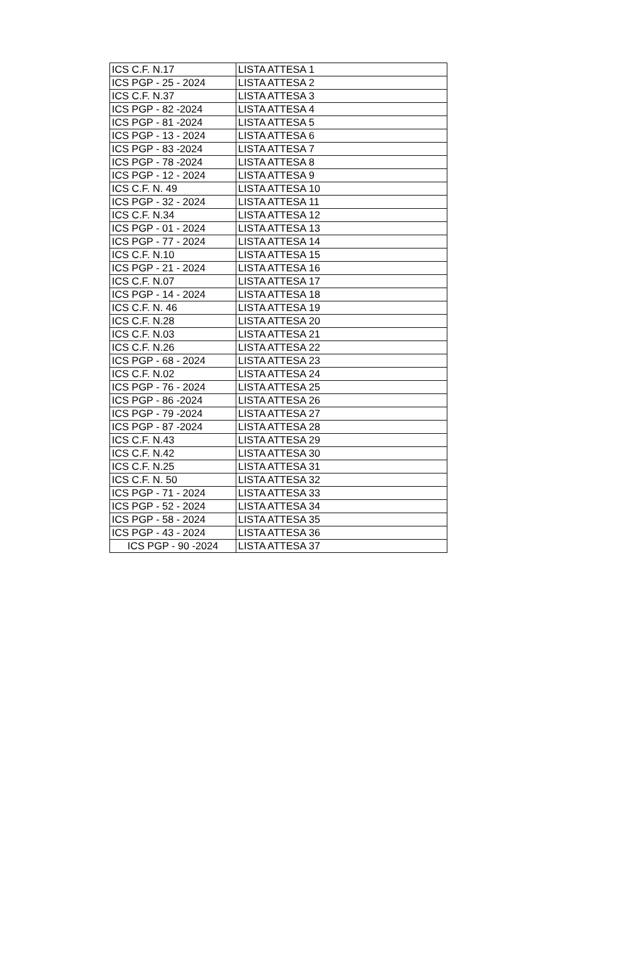| ICS C.F. N.17 | LISTA ATTESA 1 |
| ICS PGP - 25 - 2024 | LISTA ATTESA 2 |
| ICS C.F. N.37 | LISTA ATTESA 3 |
| ICS PGP - 82 -2024 | LISTA ATTESA 4 |
| ICS PGP - 81 -2024 | LISTA ATTESA 5 |
| ICS PGP - 13 - 2024 | LISTA ATTESA 6 |
| ICS PGP - 83 -2024 | LISTA ATTESA 7 |
| ICS PGP - 78 -2024 | LISTA ATTESA 8 |
| ICS PGP - 12 - 2024 | LISTA ATTESA 9 |
| ICS C.F. N. 49 | LISTA ATTESA 10 |
| ICS PGP - 32 - 2024 | LISTA ATTESA 11 |
| ICS C.F. N.34 | LISTA ATTESA 12 |
| ICS PGP - 01 - 2024 | LISTA ATTESA 13 |
| ICS PGP - 77 - 2024 | LISTA ATTESA 14 |
| ICS C.F. N.10 | LISTA ATTESA 15 |
| ICS PGP - 21 - 2024 | LISTA ATTESA 16 |
| ICS C.F. N.07 | LISTA ATTESA 17 |
| ICS PGP - 14 - 2024 | LISTA ATTESA 18 |
| ICS C.F. N. 46 | LISTA ATTESA 19 |
| ICS C.F. N.28 | LISTA ATTESA 20 |
| ICS C.F. N.03 | LISTA ATTESA 21 |
| ICS C.F. N.26 | LISTA ATTESA 22 |
| ICS PGP - 68 - 2024 | LISTA ATTESA 23 |
| ICS C.F. N.02 | LISTA ATTESA 24 |
| ICS PGP - 76 - 2024 | LISTA ATTESA 25 |
| ICS PGP - 86 -2024 | LISTA ATTESA 26 |
| ICS PGP - 79 -2024 | LISTA ATTESA 27 |
| ICS PGP - 87 -2024 | LISTA ATTESA 28 |
| ICS C.F. N.43 | LISTA ATTESA 29 |
| ICS C.F. N.42 | LISTA ATTESA 30 |
| ICS C.F. N.25 | LISTA ATTESA 31 |
| ICS C.F. N. 50 | LISTA ATTESA 32 |
| ICS PGP - 71 - 2024 | LISTA ATTESA 33 |
| ICS PGP - 52 - 2024 | LISTA ATTESA 34 |
| ICS PGP - 58 - 2024 | LISTA ATTESA 35 |
| ICS PGP - 43 - 2024 | LISTA ATTESA 36 |
| ICS PGP - 90 -2024 | LISTA ATTESA 37 |